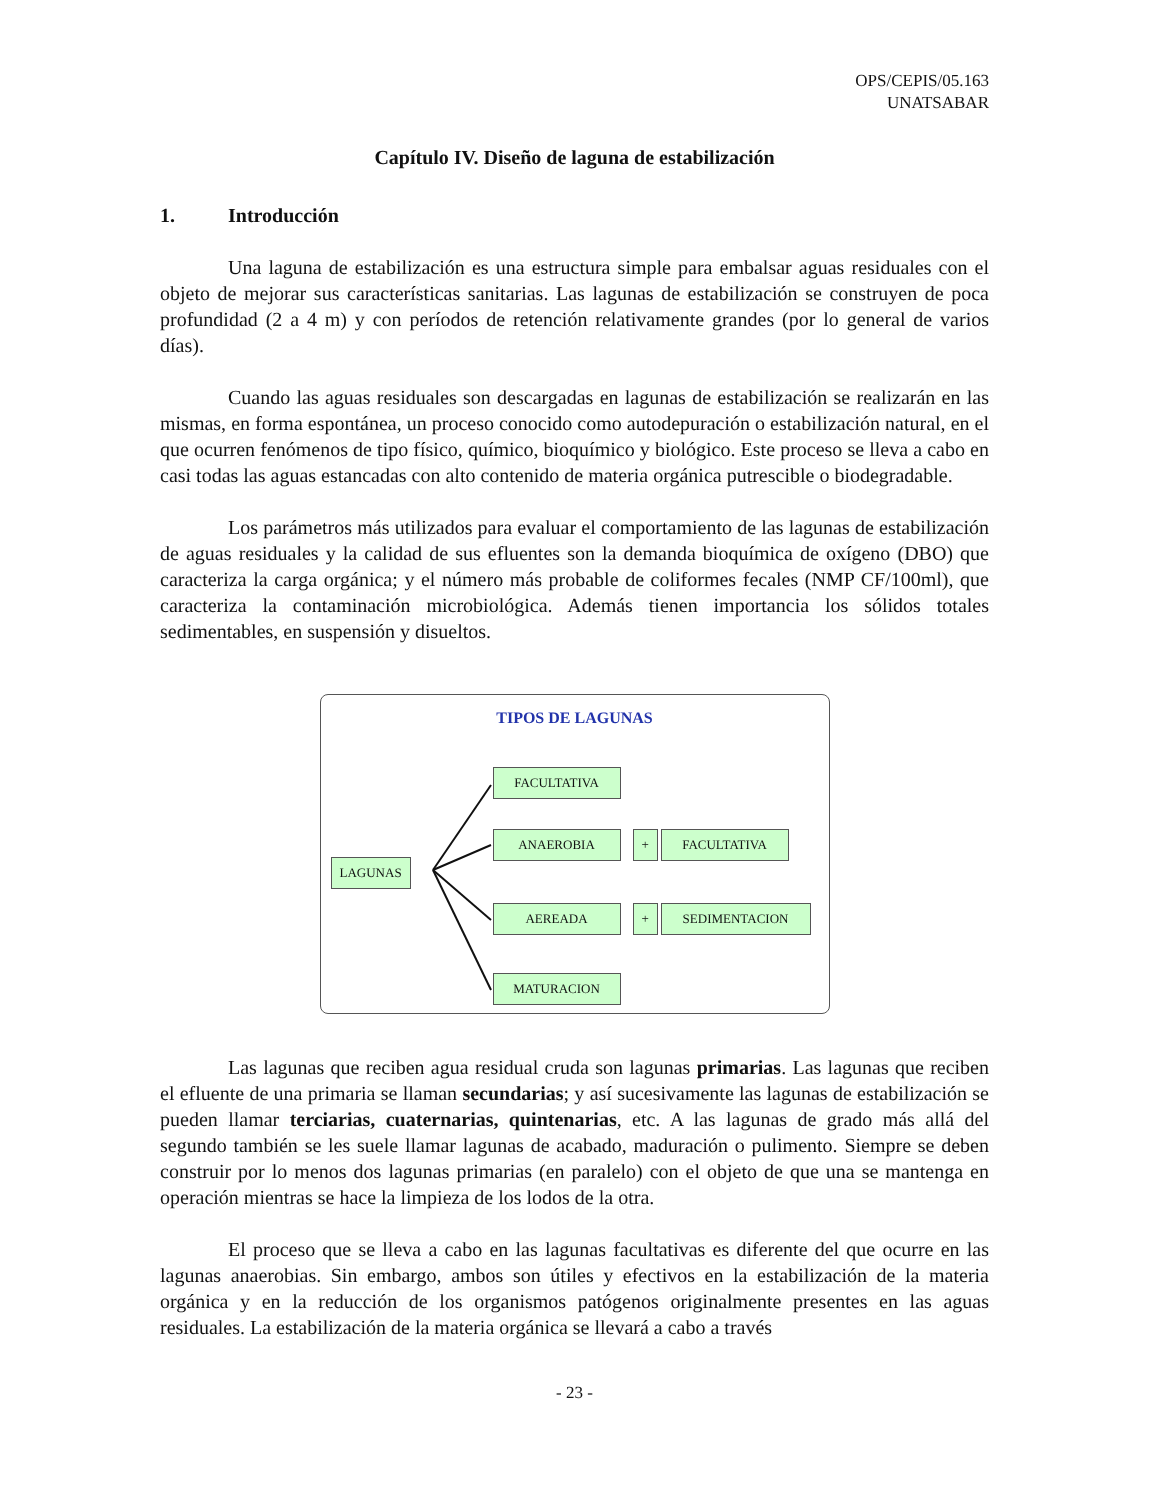OPS/CEPIS/05.163
UNATSABAR
Capítulo IV. Diseño de laguna de estabilización
1. Introducción
Una laguna de estabilización es una estructura simple para embalsar aguas residuales con el objeto de mejorar sus características sanitarias. Las lagunas de estabilización se construyen de poca profundidad (2 a 4 m) y con períodos de retención relativamente grandes (por lo general de varios días).
Cuando las aguas residuales son descargadas en lagunas de estabilización se realizarán en las mismas, en forma espontánea, un proceso conocido como autodepuración o estabilización natural, en el que ocurren fenómenos de tipo físico, químico, bioquímico y biológico. Este proceso se lleva a cabo en casi todas las aguas estancadas con alto contenido de materia orgánica putrescible o biodegradable.
Los parámetros más utilizados para evaluar el comportamiento de las lagunas de estabilización de aguas residuales y la calidad de sus efluentes son la demanda bioquímica de oxígeno (DBO) que caracteriza la carga orgánica; y el número más probable de coliformes fecales (NMP CF/100ml), que caracteriza la contaminación microbiológica. Además tienen importancia los sólidos totales sedimentables, en suspensión y disueltos.
TIPOS DE LAGUNAS
LAGUNAS
FACULTATIVA
ANAEROBIA + FACULTATIVA
AEREADA + SEDIMENTACION
MATURACION
Las lagunas que reciben agua residual cruda son lagunas primarias. Las lagunas que reciben el efluente de una primaria se llaman secundarias; y así sucesivamente las lagunas de estabilización se pueden llamar terciarias, cuaternarias, quintenarias, etc. A las lagunas de grado más allá del segundo también se les suele llamar lagunas de acabado, maduración o pulimento. Siempre se deben construir por lo menos dos lagunas primarias (en paralelo) con el objeto de que una se mantenga en operación mientras se hace la limpieza de los lodos de la otra.
El proceso que se lleva a cabo en las lagunas facultativas es diferente del que ocurre en las lagunas anaerobias. Sin embargo, ambos son útiles y efectivos en la estabilización de la materia orgánica y en la reducción de los organismos patógenos originalmente presentes en las aguas residuales. La estabilización de la materia orgánica se llevará a cabo a través
- 23 -